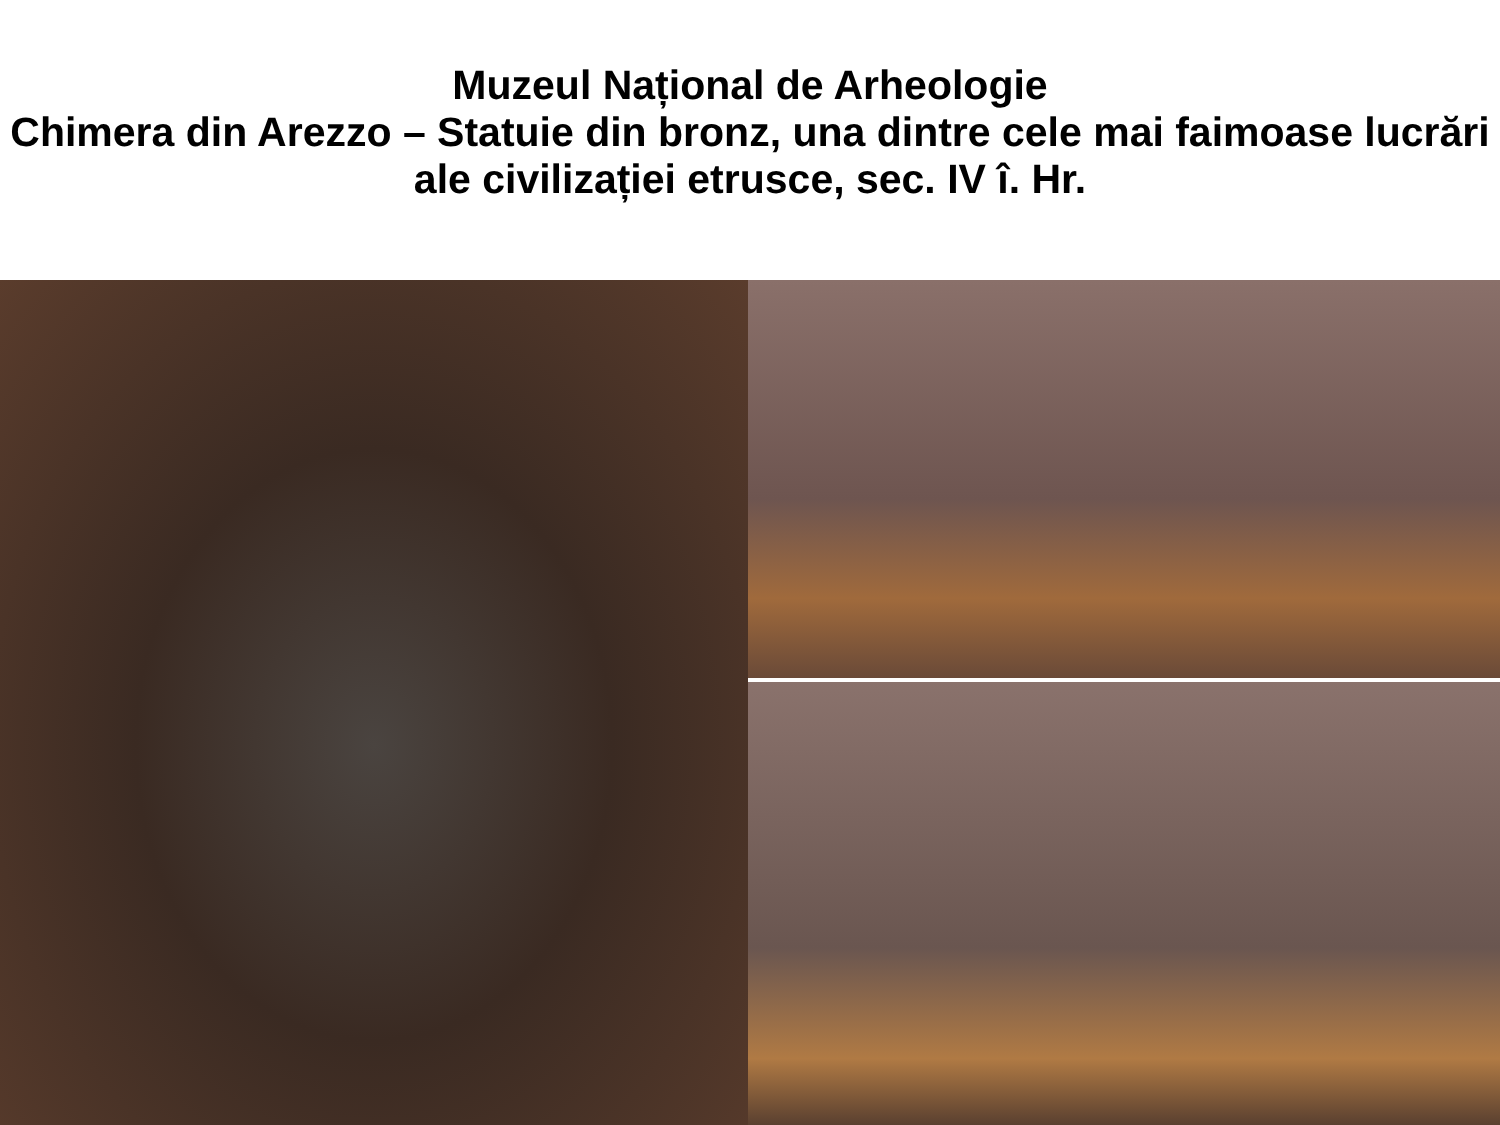Muzeul Național de Arheologie
Chimera din Arezzo – Statuie din bronz, una dintre cele mai faimoase lucrări ale civilizației etrusce, sec. IV î. Hr.